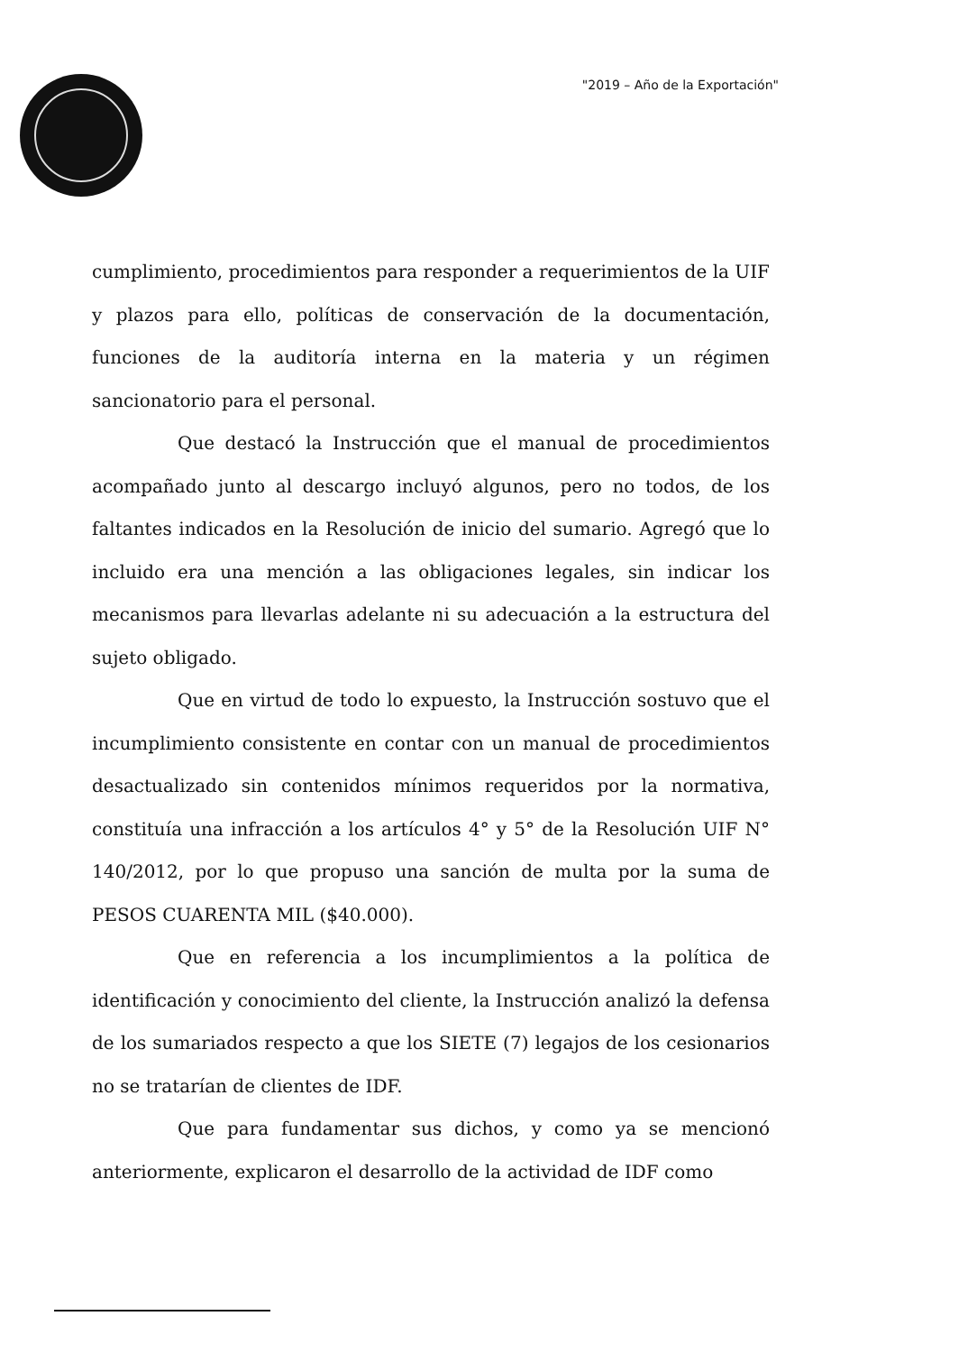"2019 – Año de la Exportación"
cumplimiento, procedimientos para responder a requerimientos de la UIF y plazos para ello, políticas de conservación de la documentación, funciones de la auditoría interna en la materia y un régimen sancionatorio para el personal.
Que destacó la Instrucción que el manual de procedimientos acompañado junto al descargo incluyó algunos, pero no todos, de los faltantes indicados en la Resolución de inicio del sumario. Agregó que lo incluido era una mención a las obligaciones legales, sin indicar los mecanismos para llevarlas adelante ni su adecuación a la estructura del sujeto obligado.
Que en virtud de todo lo expuesto, la Instrucción sostuvo que el incumplimiento consistente en contar con un manual de procedimientos desactualizado sin contenidos mínimos requeridos por la normativa, constituía una infracción a los artículos 4° y 5° de la Resolución UIF N° 140/2012, por lo que propuso una sanción de multa por la suma de PESOS CUARENTA MIL ($40.000).
Que en referencia a los incumplimientos a la política de identificación y conocimiento del cliente, la Instrucción analizó la defensa de los sumariados respecto a que los SIETE (7) legajos de los cesionarios no se tratarían de clientes de IDF.
Que para fundamentar sus dichos, y como ya se mencionó anteriormente, explicaron el desarrollo de la actividad de IDF como